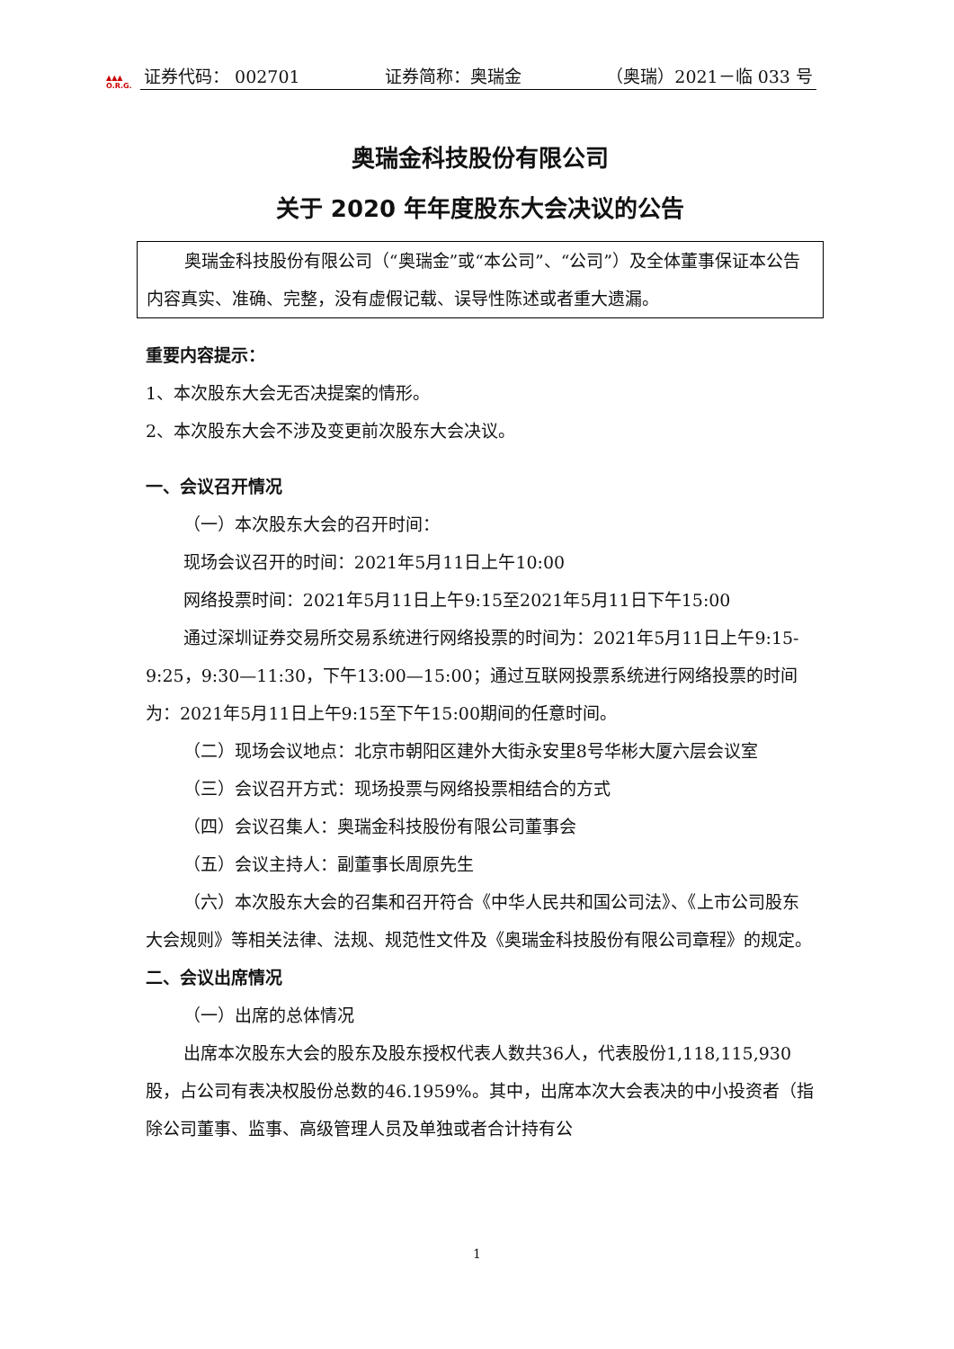▲▲▲
O.R.G.
证券代码： 002701 证券简称：奥瑞金 （奥瑞）2021－临 033 号
奥瑞金科技股份有限公司
关于 2020 年年度股东大会决议的公告
奥瑞金科技股份有限公司（“奥瑞金”或“本公司”、“公司”）及全体董事保证本公告内容真实、准确、完整，没有虚假记载、误导性陈述或者重大遗漏。
重要内容提示：
1、本次股东大会无否决提案的情形。
2、本次股东大会不涉及变更前次股东大会决议。
一、会议召开情况
（一）本次股东大会的召开时间：
现场会议召开的时间：2021年5月11日上午10:00
网络投票时间：2021年5月11日上午9:15至2021年5月11日下午15:00
通过深圳证券交易所交易系统进行网络投票的时间为：2021年5月11日上午9:15-9:25，9:30—11:30，下午13:00—15:00；通过互联网投票系统进行网络投票的时间为：2021年5月11日上午9:15至下午15:00期间的任意时间。
（二）现场会议地点：北京市朝阳区建外大街永安里8号华彬大厦六层会议室
（三）会议召开方式：现场投票与网络投票相结合的方式
（四）会议召集人：奥瑞金科技股份有限公司董事会
（五）会议主持人：副董事长周原先生
（六）本次股东大会的召集和召开符合《中华人民共和国公司法》、《上市公司股东大会规则》等相关法律、法规、规范性文件及《奥瑞金科技股份有限公司章程》的规定。
二、会议出席情况
（一）出席的总体情况
出席本次股东大会的股东及股东授权代表人数共36人，代表股份1,118,115,930股，占公司有表决权股份总数的46.1959%。其中，出席本次大会表决的中小投资者（指除公司董事、监事、高级管理人员及单独或者合计持有公
1